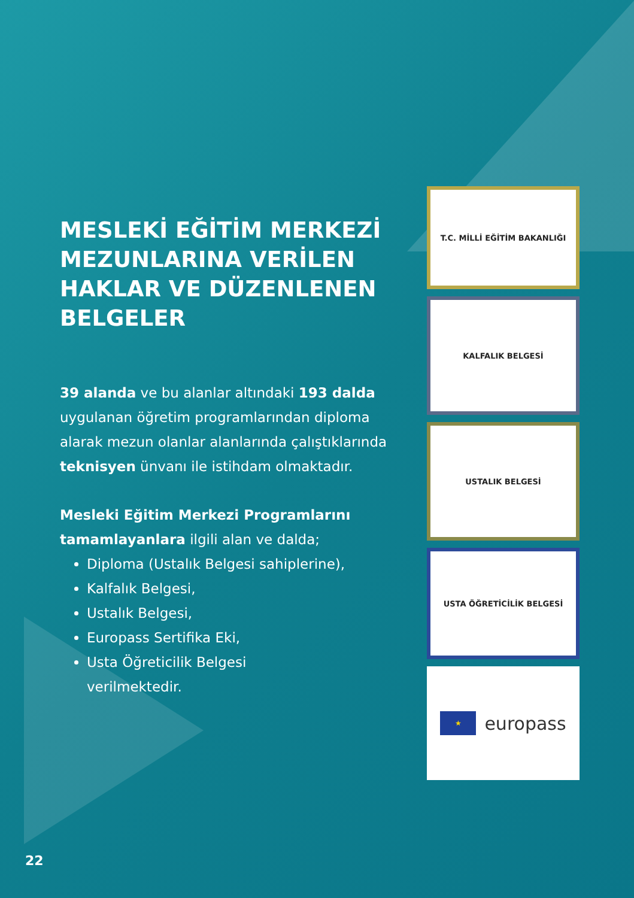MESLEKİ EĞİTİM MERKEZİ MEZUNLARINA VERİLEN HAKLAR VE DÜZENLENEN BELGELER
39 alanda ve bu alanlar altındaki 193 dalda uygulanan öğretim programlarından diploma alarak mezun olanlar alanlarında çalıştıklarında teknisyen ünvanı ile istihdam olmaktadır.
Mesleki Eğitim Merkezi Programlarını tamamlayanlara ilgili alan ve dalda;
Diploma (Ustalık Belgesi sahiplerine),
Kalfalık Belgesi,
Ustalık Belgesi,
Europass Sertifika Eki,
Usta Öğreticilik Belgesi
verilmektedir.
T.C. MİLLİ EĞİTİM BAKANLIĞI
KALFALIK BELGESİ
USTALIK BELGESİ
USTA ÖĞRETİCİLİK BELGESİ
★
europass
22